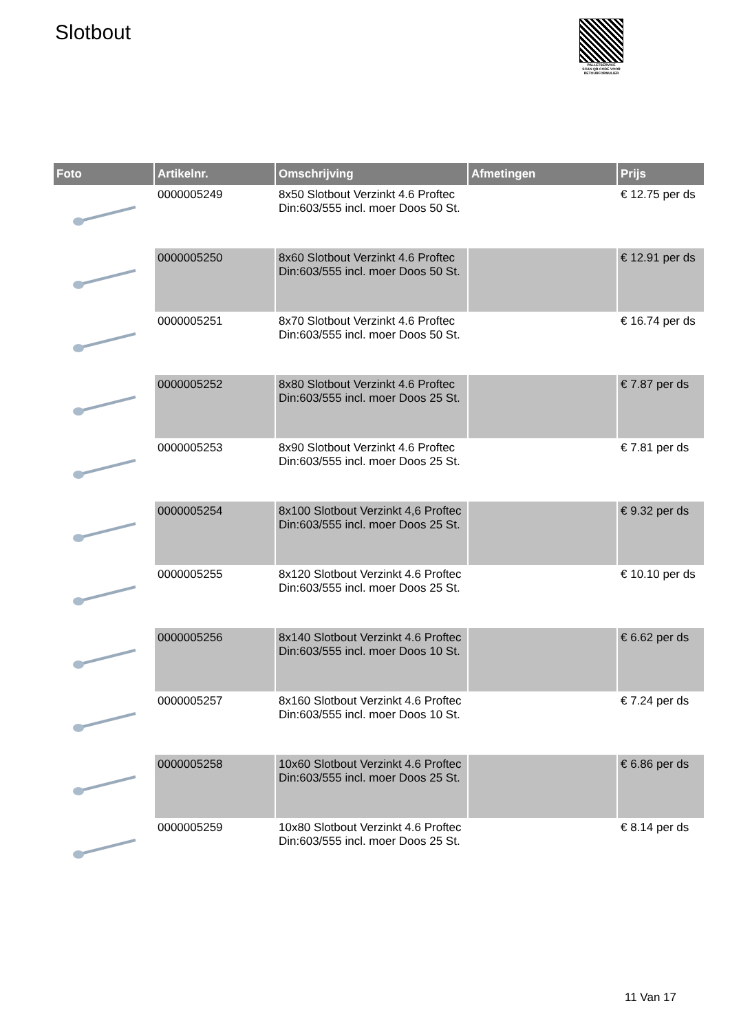Slotbout
PALLETSERVICE
SCAN QR-CODE VOOR RETOURFORMULIER
| Foto | Artikelnr. | Omschrijving | Afmetingen | Prijs |
| --- | --- | --- | --- | --- |
| | 0000005249 | 8x50 Slotbout Verzinkt 4.6 Proftec Din:603/555 incl. moer Doos 50 St. | | € 12.75 per ds |
| | 0000005250 | 8x60 Slotbout Verzinkt 4.6 Proftec Din:603/555 incl. moer Doos 50 St. | | € 12.91 per ds |
| | 0000005251 | 8x70 Slotbout Verzinkt 4.6 Proftec Din:603/555 incl. moer Doos 50 St. | | € 16.74 per ds |
| | 0000005252 | 8x80 Slotbout Verzinkt 4.6 Proftec Din:603/555 incl. moer Doos 25 St. | | € 7.87 per ds |
| | 0000005253 | 8x90 Slotbout Verzinkt 4.6 Proftec Din:603/555 incl. moer Doos 25 St. | | € 7.81 per ds |
| | 0000005254 | 8x100 Slotbout Verzinkt 4,6 Proftec Din:603/555 incl. moer Doos 25 St. | | € 9.32 per ds |
| | 0000005255 | 8x120 Slotbout Verzinkt 4.6 Proftec Din:603/555 incl. moer Doos 25 St. | | € 10.10 per ds |
| | 0000005256 | 8x140 Slotbout Verzinkt 4.6 Proftec Din:603/555 incl. moer Doos 10 St. | | € 6.62 per ds |
| | 0000005257 | 8x160 Slotbout Verzinkt 4.6 Proftec Din:603/555 incl. moer Doos 10 St. | | € 7.24 per ds |
| | 0000005258 | 10x60 Slotbout Verzinkt 4.6 Proftec Din:603/555 incl. moer Doos 25 St. | | € 6.86 per ds |
| | 0000005259 | 10x80 Slotbout Verzinkt 4.6 Proftec Din:603/555 incl. moer Doos 25 St. | | € 8.14 per ds |
11 Van 17